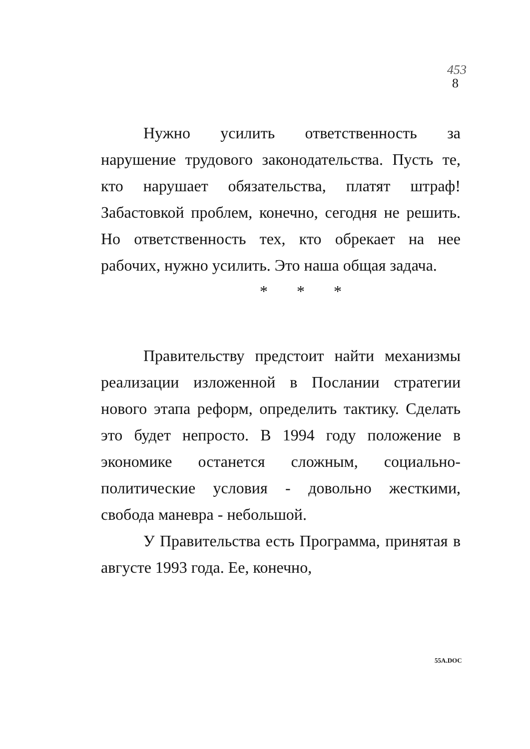453
8
Нужно усилить ответственность за нарушение трудового законодательства. Пусть те, кто нарушает обязательства, платят штраф! Забастовкой проблем, конечно, сегодня не решить. Но ответственность тех, кто обрекает на нее рабочих, нужно усилить. Это наша общая задача.
* * *
Правительству предстоит найти механизмы реализации изложенной в Послании стратегии нового этапа реформ, определить тактику. Сделать это будет непросто. В 1994 году положение в экономике останется сложным, социально-политические условия - довольно жесткими, свобода маневра - небольшой.
У Правительства есть Программа, принятая в августе 1993 года. Ее, конечно,
55A.DOC